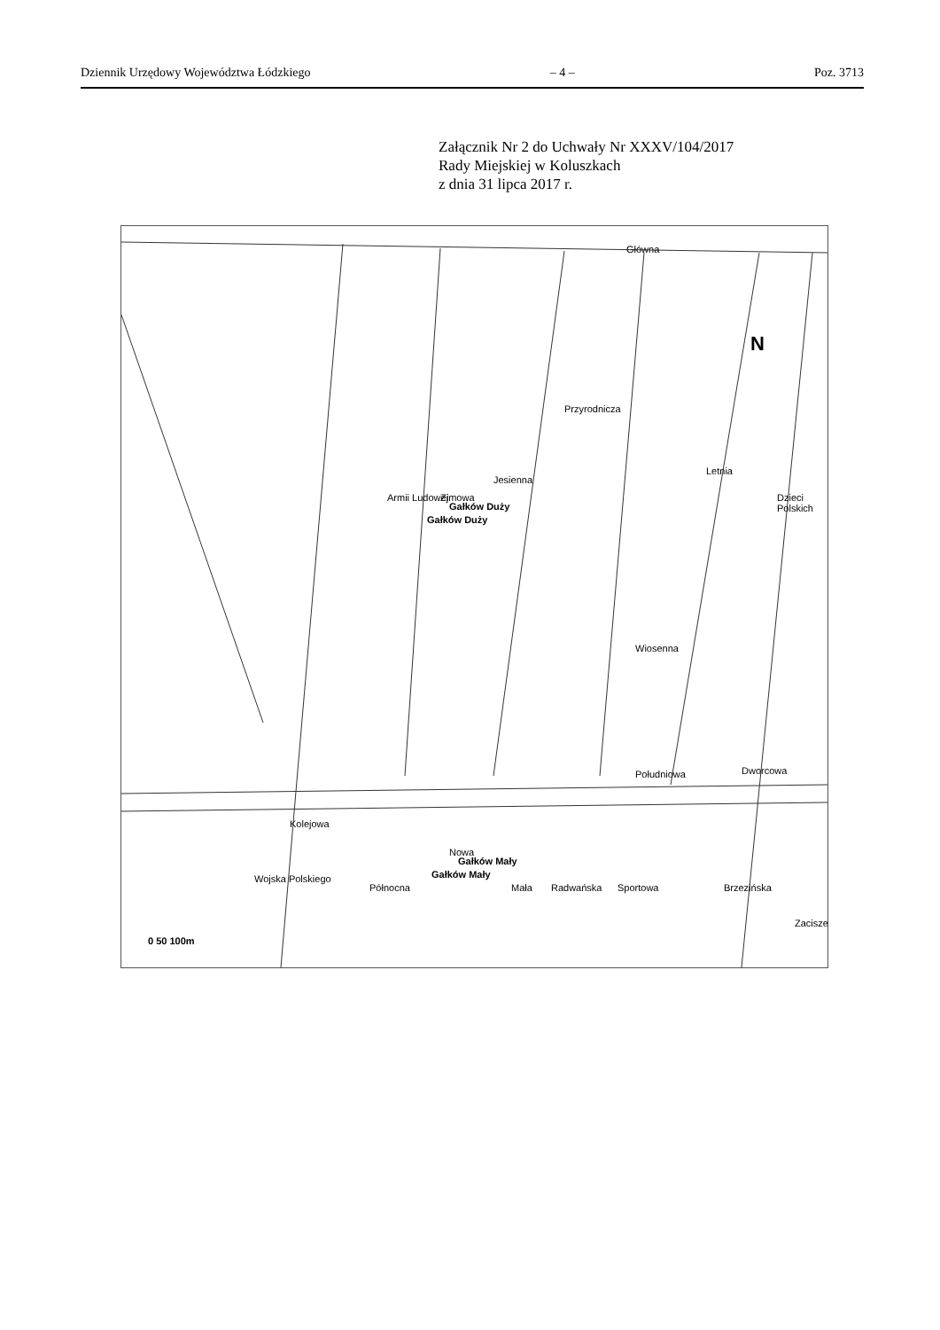Dziennik Urzędowy Województwa Łódzkiego – 4 – Poz. 3713
Załącznik Nr 2 do Uchwały Nr XXXV/104/2017
Rady Miejskiej w Koluszkach
z dnia 31 lipca 2017 r.
N
Główna
Armii Ludowej Zimowa
Jesienna
Przyrodnicza
Letnia
Dzieci Polskich
Gałków Duży
Gałków Duży
Wiosenna
Południowa Dworcowa
Kolejowa
Wojska Polskiego
Północna
Nowa
Gałków Mały
Gałków Mały
Mała Radwańska Sportowa Brzezińska
Zacisze
0 50 100m